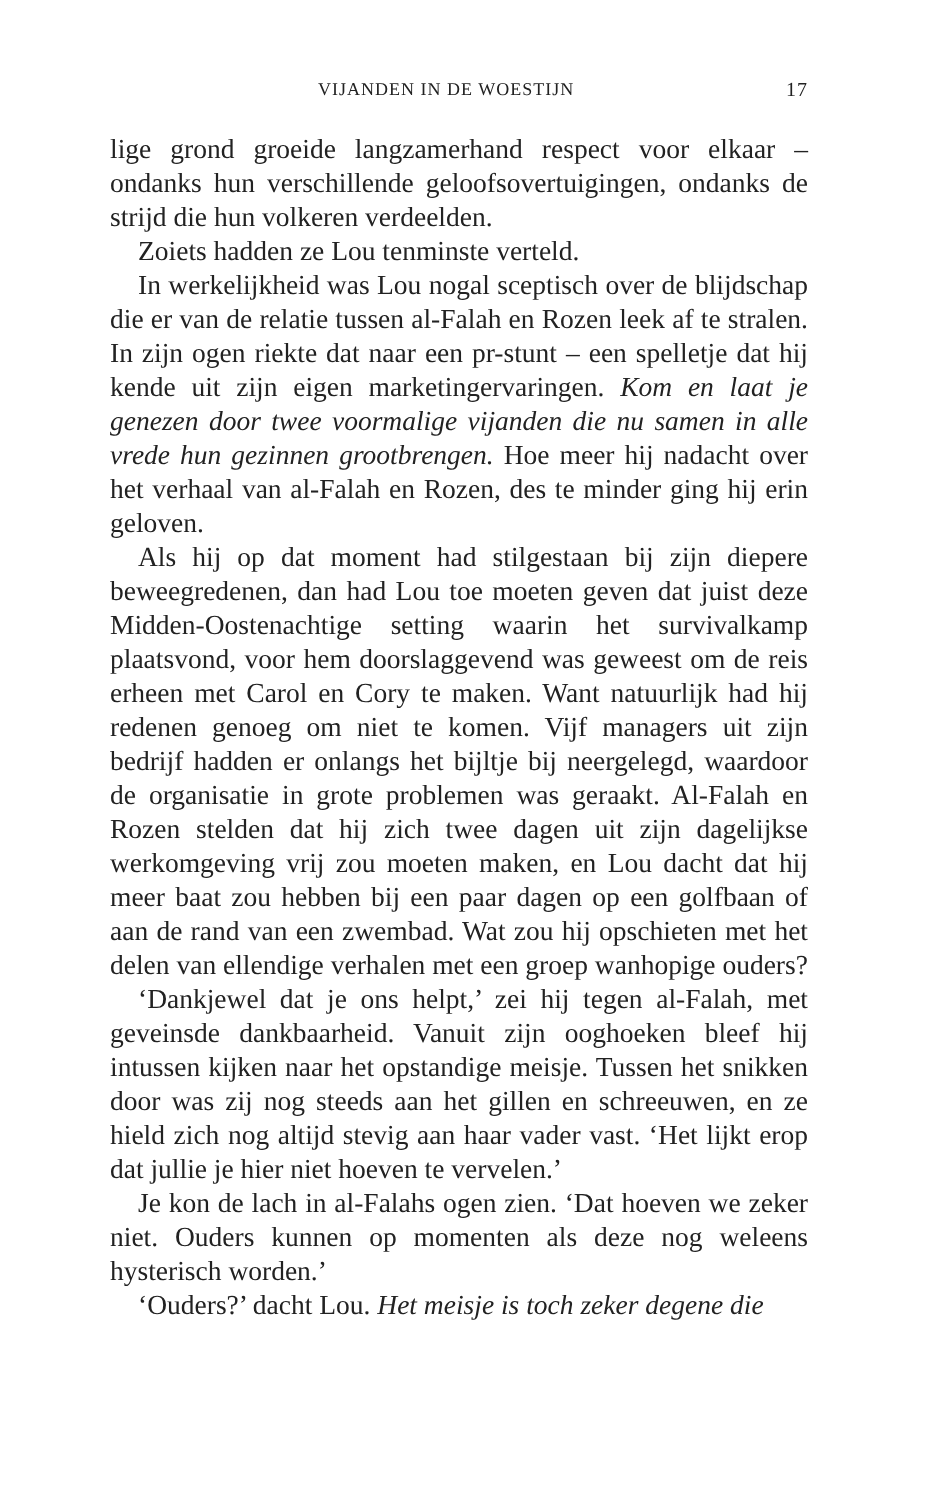VIJANDEN IN DE WOESTIJN 17
lige grond groeide langzamerhand respect voor elkaar – ondanks hun verschillende geloofsovertuigingen, ondanks de strijd die hun volkeren verdeelden.
Zoiets hadden ze Lou tenminste verteld.
In werkelijkheid was Lou nogal sceptisch over de blijdschap die er van de relatie tussen al-Falah en Rozen leek af te stralen. In zijn ogen riekte dat naar een pr-stunt – een spelletje dat hij kende uit zijn eigen marketingervaringen. Kom en laat je genezen door twee voormalige vijanden die nu samen in alle vrede hun gezinnen grootbrengen. Hoe meer hij nadacht over het verhaal van al-Falah en Rozen, des te minder ging hij erin geloven.
Als hij op dat moment had stilgestaan bij zijn diepere beweegredenen, dan had Lou toe moeten geven dat juist deze Midden-Oostenachtige setting waarin het survivalkamp plaatsvond, voor hem doorslaggevend was geweest om de reis erheen met Carol en Cory te maken. Want natuurlijk had hij redenen genoeg om niet te komen. Vijf managers uit zijn bedrijf hadden er onlangs het bijltje bij neergelegd, waardoor de organisatie in grote problemen was geraakt. Al-Falah en Rozen stelden dat hij zich twee dagen uit zijn dagelijkse werkomgeving vrij zou moeten maken, en Lou dacht dat hij meer baat zou hebben bij een paar dagen op een golfbaan of aan de rand van een zwembad. Wat zou hij opschieten met het delen van ellendige verhalen met een groep wanhopige ouders?
‘Dankjewel dat je ons helpt,’ zei hij tegen al-Falah, met geveinsde dankbaarheid. Vanuit zijn ooghoeken bleef hij intussen kijken naar het opstandige meisje. Tussen het snikken door was zij nog steeds aan het gillen en schreeuwen, en ze hield zich nog altijd stevig aan haar vader vast. ‘Het lijkt erop dat jullie je hier niet hoeven te vervelen.’
Je kon de lach in al-Falahs ogen zien. ‘Dat hoeven we zeker niet. Ouders kunnen op momenten als deze nog weleens hysterisch worden.’
‘Ouders?’ dacht Lou. Het meisje is toch zeker degene die